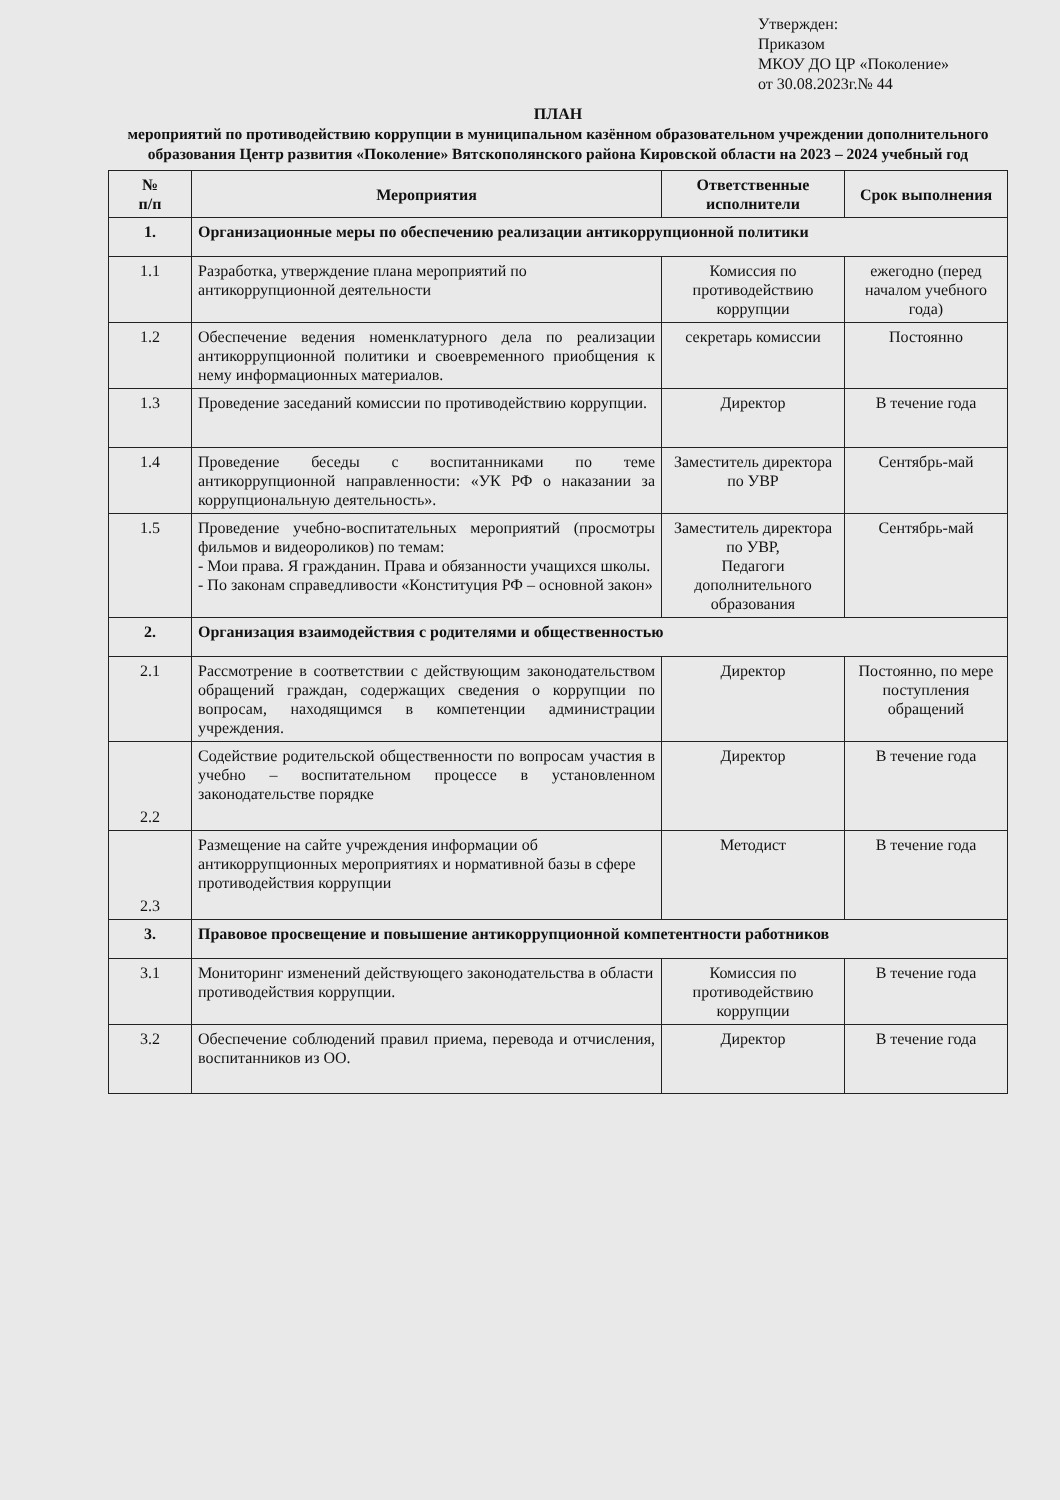Утвержден:
Приказом
МКОУ ДО ЦР «Поколение»
от 30.08.2023г.№ 44
ПЛАН
мероприятий по противодействию коррупции в муниципальном казённом образовательном учреждении дополнительного образования Центр развития «Поколение» Вятскополянского района Кировской области на 2023 – 2024 учебный год
| № п/п | Мероприятия | Ответственные исполнители | Срок выполнения |
| --- | --- | --- | --- |
| 1. | Организационные меры по обеспечению реализации антикоррупционной политики | | |
| 1.1 | Разработка, утверждение плана мероприятий по антикоррупционной деятельности | Комиссия по противодействию коррупции | ежегодно (перед началом учебного года) |
| 1.2 | Обеспечение ведения номенклатурного дела по реализации антикоррупционной политики и своевременного приобщения к нему информационных материалов. | секретарь комиссии | Постоянно |
| 1.3 | Проведение заседаний комиссии по противодействию коррупции. | Директор | В течение года |
| 1.4 | Проведение беседы с воспитанниками по теме антикоррупционной направленности: «УК РФ о наказании за коррупциональную деятельность». | Заместитель директора по УВР | Сентябрь-май |
| 1.5 | Проведение учебно-воспитательных мероприятий (просмотры фильмов и видеороликов) по темам: - Мои права. Я гражданин. Права и обязанности учащихся школы. - По законам справедливости «Конституция РФ – основной закон» | Заместитель директора по УВР, Педагоги дополнительного образования | Сентябрь-май |
| 2. | Организация взаимодействия с родителями и общественностью | | |
| 2.1 | Рассмотрение в соответствии с действующим законодательством обращений граждан, содержащих сведения о коррупции по вопросам, находящимся в компетенции администрации учреждения. | Директор | Постоянно, по мере поступления обращений |
| 2.2 | Содействие родительской общественности по вопросам участия в учебно – воспитательном процессе в установленном законодательстве порядке | Директор | В течение года |
| 2.3 | Размещение на сайте учреждения информации об антикоррупционных мероприятиях и нормативной базы в сфере противодействия коррупции | Методист | В течение года |
| 3. | Правовое просвещение и повышение антикоррупционной компетентности работников | | |
| 3.1 | Мониторинг изменений действующего законодательства в области противодействия коррупции. | Комиссия по противодействию коррупции | В течение года |
| 3.2 | Обеспечение соблюдений правил приема, перевода и отчисления, воспитанников из ОО. | Директор | В течение года |